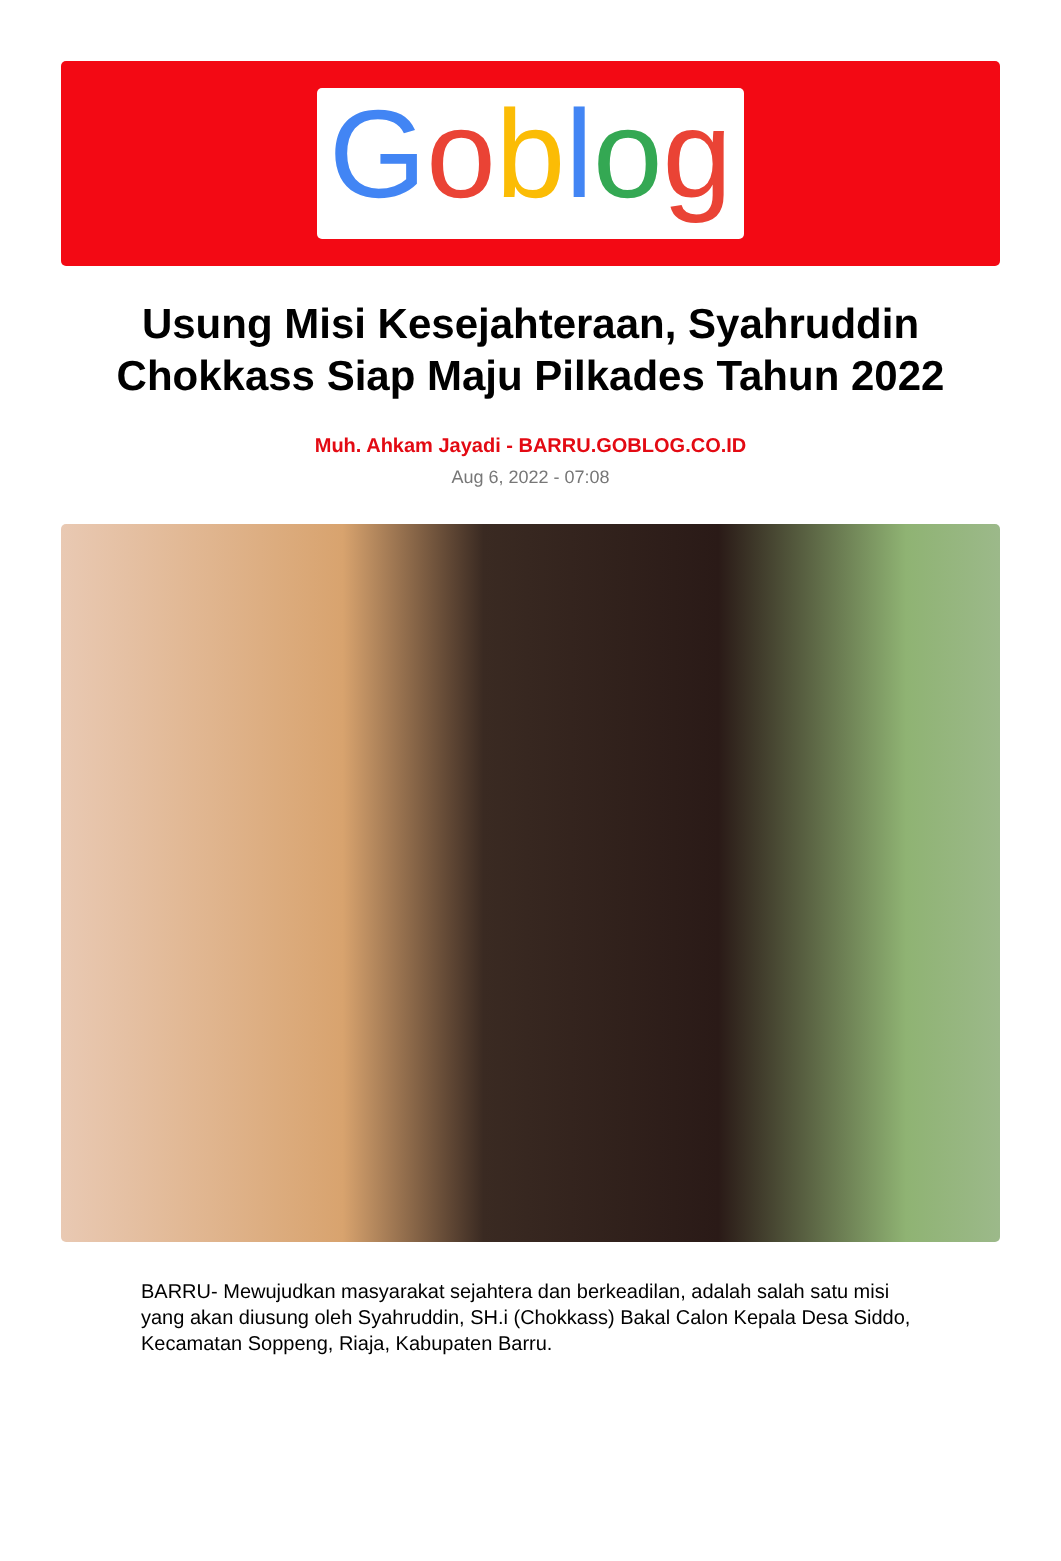Goblog
Usung Misi Kesejahteraan, Syahruddin Chokkass Siap Maju Pilkades Tahun 2022
Muh. Ahkam Jayadi - BARRU.GOBLOG.CO.ID
Aug 6, 2022 - 07:08
BARRU- Mewujudkan masyarakat sejahtera dan berkeadilan, adalah salah satu misi yang akan diusung oleh Syahruddin, SH.i (Chokkass) Bakal Calon Kepala Desa Siddo, Kecamatan Soppeng, Riaja, Kabupaten Barru.